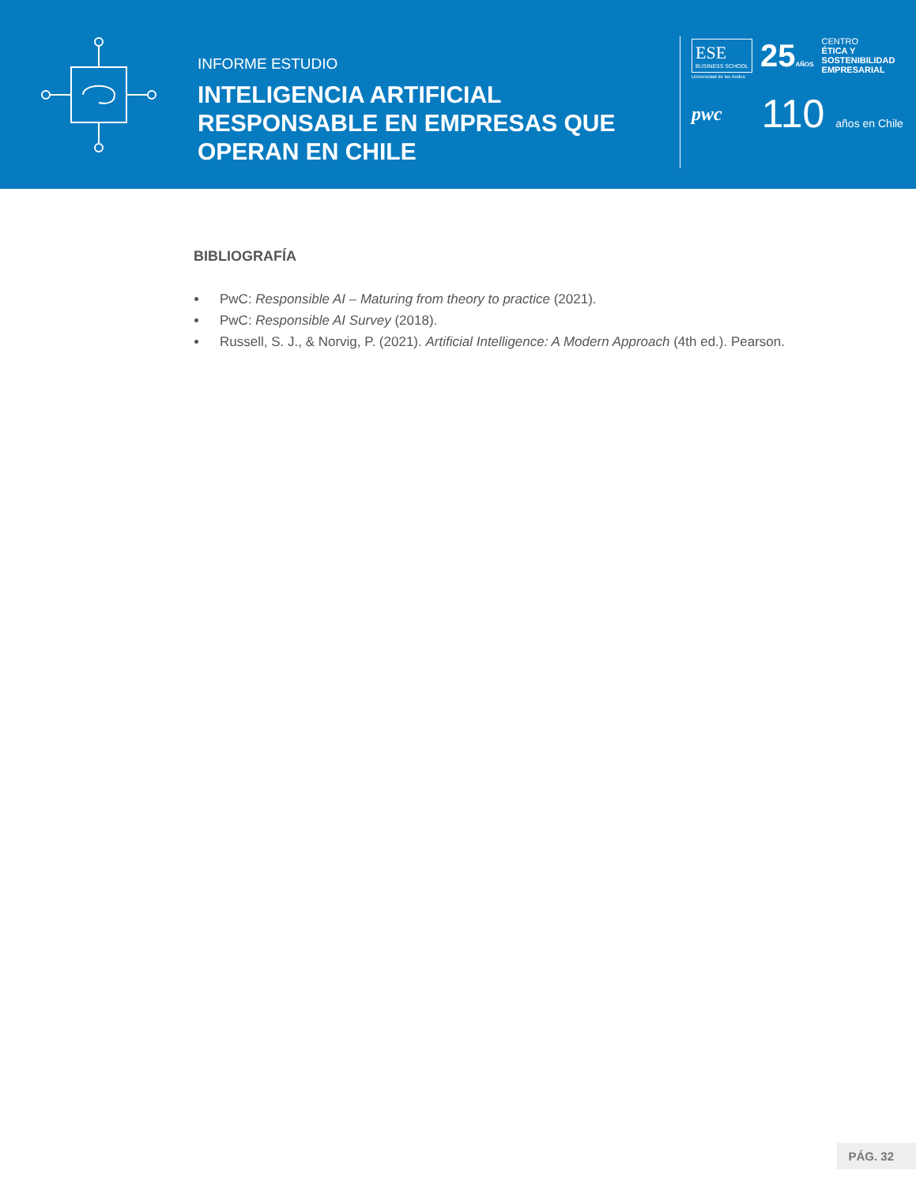INFORME ESTUDIO
INTELIGENCIA ARTIFICIAL RESPONSABLE EN EMPRESAS QUE OPERAN EN CHILE
ESE
BUSINESS SCHOOL
25AÑOS
CENTRO
ÉTICA Y
SOSTENIBILIDAD
EMPRESARIAL
Universidad de los Andes
pwc
110 años en Chile
BIBLIOGRAFÍA
PwC: Responsible AI – Maturing from theory to practice (2021).
PwC: Responsible AI Survey (2018).
Russell, S. J., & Norvig, P. (2021). Artificial Intelligence: A Modern Approach (4th ed.). Pearson.
PÁG. 32